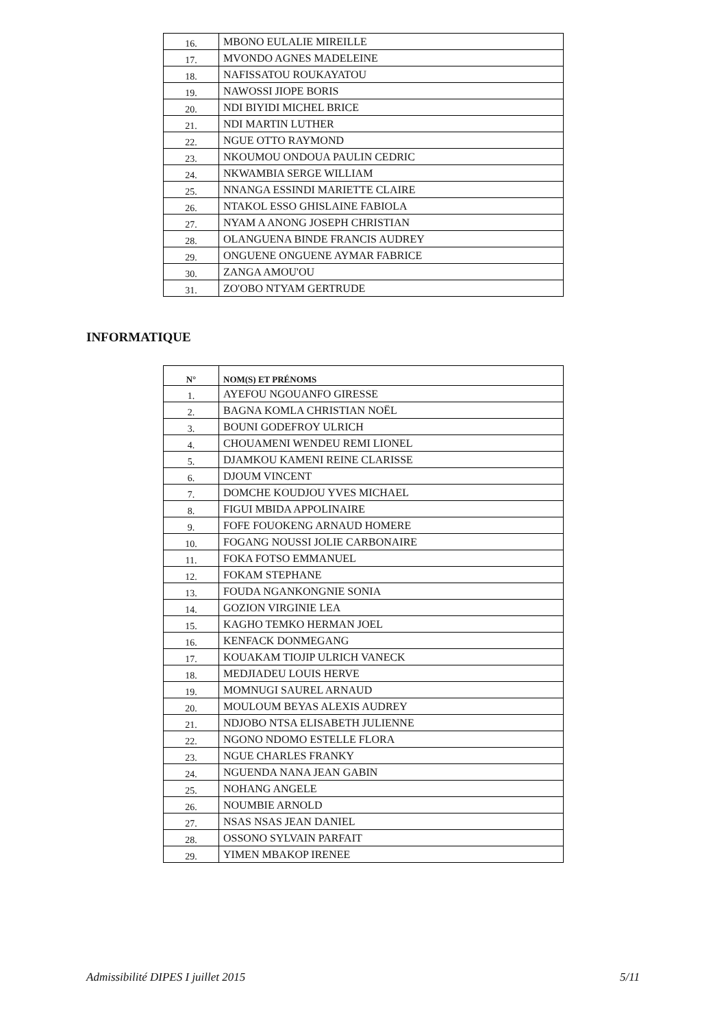| 16. | MBONO EULALIE MIREILLE |
| 17. | MVONDO AGNES MADELEINE |
| 18. | NAFISSATOU ROUKAYATOU |
| 19. | NAWOSSI JIOPE BORIS |
| 20. | NDI BIYIDI MICHEL BRICE |
| 21. | NDI MARTIN LUTHER |
| 22. | NGUE OTTO RAYMOND |
| 23. | NKOUMOU ONDOUA PAULIN CEDRIC |
| 24. | NKWAMBIA SERGE WILLIAM |
| 25. | NNANGA ESSINDI MARIETTE CLAIRE |
| 26. | NTAKOL ESSO GHISLAINE FABIOLA |
| 27. | NYAM A ANONG JOSEPH CHRISTIAN |
| 28. | OLANGUENA BINDE FRANCIS AUDREY |
| 29. | ONGUENE ONGUENE AYMAR FABRICE |
| 30. | ZANGA AMOU'OU |
| 31. | ZO'OBO NTYAM GERTRUDE |
INFORMATIQUE
| N° | NOM(S) ET PRÉNOMS |
| --- | --- |
| 1. | AYEFOU NGOUANFO GIRESSE |
| 2. | BAGNA KOMLA CHRISTIAN NOËL |
| 3. | BOUNI GODEFROY ULRICH |
| 4. | CHOUAMENI WENDEU REMI LIONEL |
| 5. | DJAMKOU KAMENI REINE CLARISSE |
| 6. | DJOUM VINCENT |
| 7. | DOMCHE KOUDJOU YVES MICHAEL |
| 8. | FIGUI MBIDA APPOLINAIRE |
| 9. | FOFE FOUOKENG ARNAUD HOMERE |
| 10. | FOGANG NOUSSI JOLIE CARBONAIRE |
| 11. | FOKA FOTSO EMMANUEL |
| 12. | FOKAM STEPHANE |
| 13. | FOUDA NGANKONGNIE SONIA |
| 14. | GOZION VIRGINIE LEA |
| 15. | KAGHO TEMKO HERMAN JOEL |
| 16. | KENFACK DONMEGANG |
| 17. | KOUAKAM TIOJIP ULRICH VANECK |
| 18. | MEDJIADEU LOUIS HERVE |
| 19. | MOMNUGI SAUREL ARNAUD |
| 20. | MOULOUM BEYAS ALEXIS AUDREY |
| 21. | NDJOBO NTSA ELISABETH JULIENNE |
| 22. | NGONO NDOMO ESTELLE FLORA |
| 23. | NGUE CHARLES FRANKY |
| 24. | NGUENDA NANA JEAN GABIN |
| 25. | NOHANG ANGELE |
| 26. | NOUMBIE ARNOLD |
| 27. | NSAS NSAS JEAN DANIEL |
| 28. | OSSONO SYLVAIN PARFAIT |
| 29. | YIMEN MBAKOP IRENEE |
Admissibilité DIPES I juillet 2015 5/11